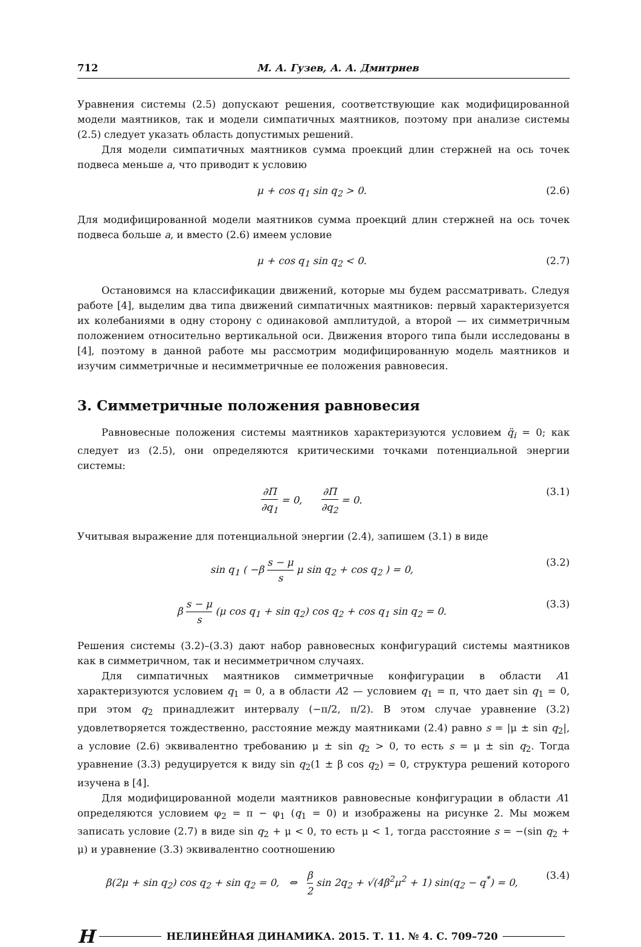712 М. А. Гузев, А. А. Дмитриев
Уравнения системы (2.5) допускают решения, соответствующие как модифицированной модели маятников, так и модели симпатичных маятников, поэтому при анализе системы (2.5) следует указать область допустимых решений.
Для модели симпатичных маятников сумма проекций длин стержней на ось точек подвеса меньше a, что приводит к условию
μ + cos q<sub>1</sub> sin q<sub>2</sub> > 0. (2.6)
Для модифицированной модели маятников сумма проекций длин стержней на ось точек подвеса больше a, и вместо (2.6) имеем условие
μ + cos q<sub>1</sub> sin q<sub>2</sub> < 0. (2.7)
Остановимся на классификации движений, которые мы будем рассматривать. Следуя работе [4], выделим два типа движений симпатичных маятников: первый характеризуется их колебаниями в одну сторону с одинаковой амплитудой, а второй — их симметричным положением относительно вертикальной оси. Движения второго типа были исследованы в [4], поэтому в данной работе мы рассмотрим модифицированную модель маятников и изучим симметричные и несимметричные ее положения равновесия.
3. Симметричные положения равновесия
Равновесные положения системы маятников характеризуются условием q̈<sub>i</sub> = 0; как следует из (2.5), они определяются критическими точками потенциальной энергии системы:
∂Π ∂q<sub>1</sub> = 0, ∂Π ∂q<sub>2</sub> = 0. (3.1)
Учитывая выражение для потенциальной энергии (2.4), запишем (3.1) в виде
sin q<sub>1</sub> ( −β s − μ s μ sin q<sub>2</sub> + cos q<sub>2</sub> ) = 0, (3.2)
β s − μ s (μ cos q<sub>1</sub> + sin q<sub>2</sub>) cos q<sub>2</sub> + cos q<sub>1</sub> sin q<sub>2</sub> = 0. (3.3)
Решения системы (3.2)–(3.3) дают набор равновесных конфигураций системы маятников как в симметричном, так и несимметричном случаях.
Для симпатичных маятников симметричные конфигурации в области A1 характеризуются условием q<sub>1</sub> = 0, а в области A2 — условием q<sub>1</sub> = π, что дает sin q<sub>1</sub> = 0, при этом q<sub>2</sub> принадлежит интервалу (−π/2, π/2). В этом случае уравнение (3.2) удовлетворяется тождественно, расстояние между маятниками (2.4) равно s = |μ ± sin q<sub>2</sub>|, а условие (2.6) эквивалентно требованию μ ± sin q<sub>2</sub> > 0, то есть s = μ ± sin q<sub>2</sub>. Тогда уравнение (3.3) редуцируется к виду sin q<sub>2</sub>(1 ± β cos q<sub>2</sub>) = 0, структура решений которого изучена в [4].
Для модифицированной модели маятников равновесные конфигурации в области A1 определяются условием φ<sub>2</sub> = π − φ<sub>1</sub> (q<sub>1</sub> = 0) и изображены на рисунке 2. Мы можем записать условие (2.7) в виде sin q<sub>2</sub> + μ < 0, то есть μ < 1, тогда расстояние s = −(sin q<sub>2</sub> + μ) и уравнение (3.3) эквивалентно соотношению
β(2μ + sin q<sub>2</sub>) cos q<sub>2</sub> + sin q<sub>2</sub> = 0, ⇔ β 2 sin 2q<sub>2</sub> + √(4β<sup>2</sup>μ<sup>2</sup> + 1) sin(q<sub>2</sub> − q<sup>*</sup>) = 0, (3.4)
Н НЕЛИНЕЙНАЯ ДИНАМИКА. 2015. Т. 11. № 4. С. 709–720